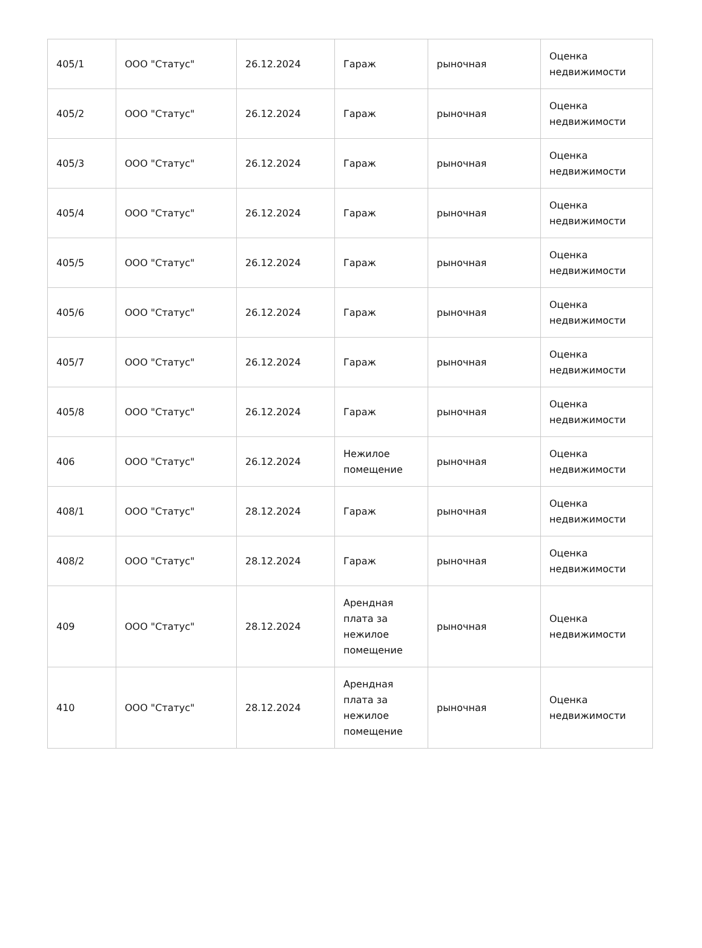| 405/1 | ООО "Статус" | 26.12.2024 | Гараж | рыночная | Оценка недвижимости |
| 405/2 | ООО "Статус" | 26.12.2024 | Гараж | рыночная | Оценка недвижимости |
| 405/3 | ООО "Статус" | 26.12.2024 | Гараж | рыночная | Оценка недвижимости |
| 405/4 | ООО "Статус" | 26.12.2024 | Гараж | рыночная | Оценка недвижимости |
| 405/5 | ООО "Статус" | 26.12.2024 | Гараж | рыночная | Оценка недвижимости |
| 405/6 | ООО "Статус" | 26.12.2024 | Гараж | рыночная | Оценка недвижимости |
| 405/7 | ООО "Статус" | 26.12.2024 | Гараж | рыночная | Оценка недвижимости |
| 405/8 | ООО "Статус" | 26.12.2024 | Гараж | рыночная | Оценка недвижимости |
| 406 | ООО "Статус" | 26.12.2024 | Нежилое помещение | рыночная | Оценка недвижимости |
| 408/1 | ООО "Статус" | 28.12.2024 | Гараж | рыночная | Оценка недвижимости |
| 408/2 | ООО "Статус" | 28.12.2024 | Гараж | рыночная | Оценка недвижимости |
| 409 | ООО "Статус" | 28.12.2024 | Арендная плата за нежилое помещение | рыночная | Оценка недвижимости |
| 410 | ООО "Статус" | 28.12.2024 | Арендная плата за нежилое помещение | рыночная | Оценка недвижимости |